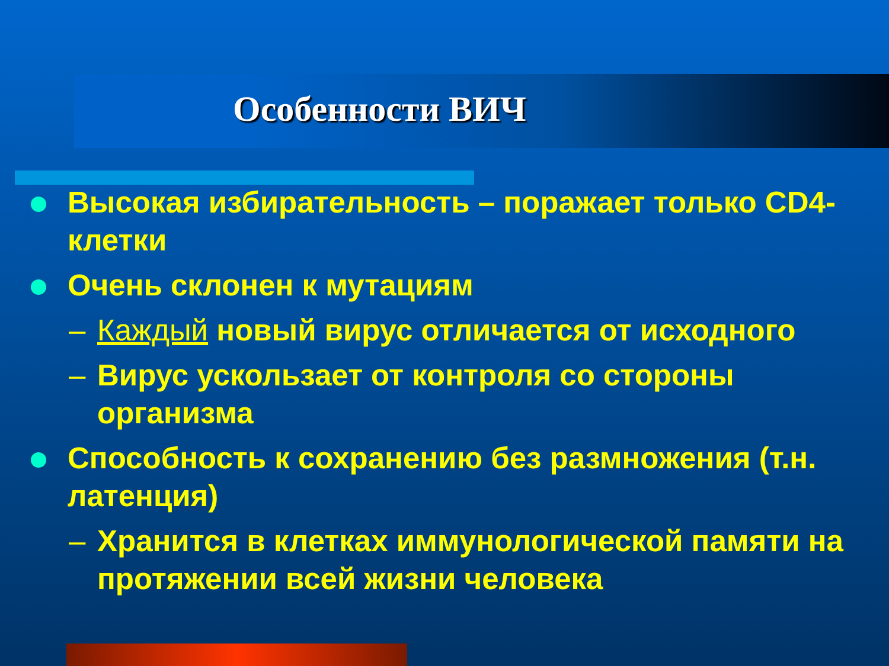Особенности ВИЧ
Высокая избирательность – поражает только CD4-клетки
Очень склонен к мутациям
– Каждый новый вирус отличается от исходного
– Вирус ускользает от контроля со стороны организма
Способность к сохранению без размножения (т.н. латенция)
– Хранится в клетках иммунологической памяти на протяжении всей жизни человека